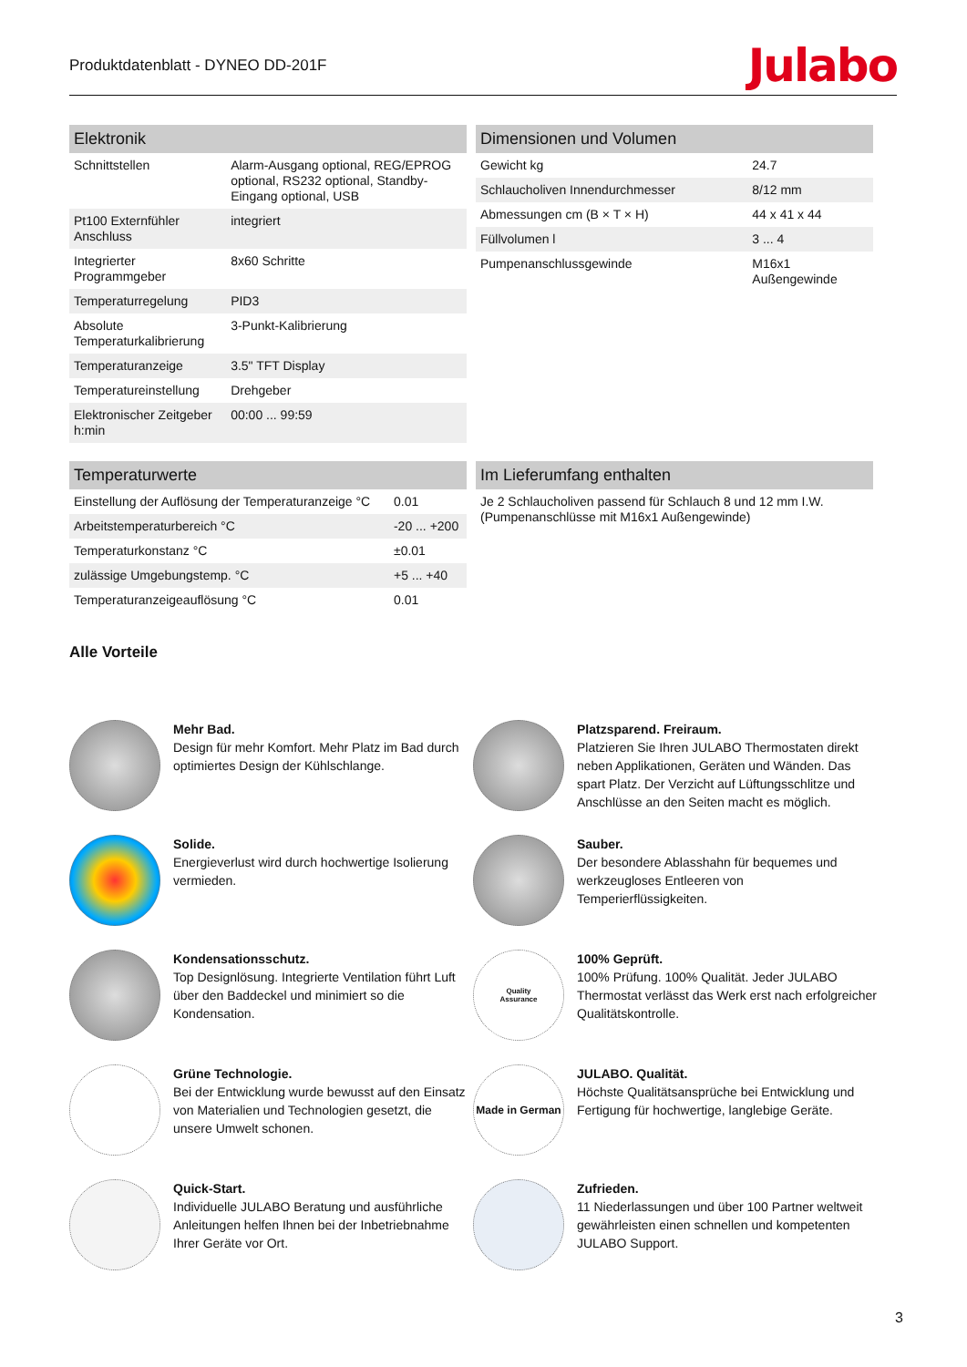Produktdatenblatt - DYNEO DD-201F Julabo
| Elektronik | |
| --- | --- |
| Schnittstellen | Alarm-Ausgang optional, REG/EPROG optional, RS232 optional, Standby-Eingang optional, USB |
| Pt100 Externfühler Anschluss | integriert |
| Integrierter Programmgeber | 8x60 Schritte |
| Temperaturregelung | PID3 |
| Absolute Temperaturkalibrierung | 3-Punkt-Kalibrierung |
| Temperaturanzeige | 3.5" TFT Display |
| Temperatureinstellung | Drehgeber |
| Elektronischer Zeitgeber h:min | 00:00 ... 99:59 |
| Dimensionen und Volumen | |
| --- | --- |
| Gewicht kg | 24.7 |
| Schlaucholiven Innendurchmesser | 8/12 mm |
| Abmessungen cm (B × T × H) | 44 x 41 x 44 |
| Füllvolumen l | 3 ... 4 |
| Pumpenanschlussgewinde | M16x1 Außengewinde |
| Temperaturwerte | |
| --- | --- |
| Einstellung der Auflösung der Temperaturanzeige °C | 0.01 |
| Arbeitstemperaturbereich °C | -20 ... +200 |
| Temperaturkonstanz °C | ±0.01 |
| zulässige Umgebungstemp. °C | +5 ... +40 |
| Temperaturanzeigeauflösung °C | 0.01 |
| Im Lieferumfang enthalten |
| --- |
| Je 2 Schlaucholiven passend für Schlauch 8 und 12 mm I.W. (Pumpenanschlüsse mit M16x1 Außengewinde) |
Alle Vorteile
Mehr Bad.
Design für mehr Komfort. Mehr Platz im Bad durch optimiertes Design der Kühlschlange.
Platzsparend. Freiraum.
Platzieren Sie Ihren JULABO Thermostaten direkt neben Applikationen, Geräten und Wänden. Das spart Platz. Der Verzicht auf Lüftungsschlitze und Anschlüsse an den Seiten macht es möglich.
Solide.
Energieverlust wird durch hochwertige Isolierung vermieden.
Sauber.
Der besondere Ablasshahn für bequemes und werkzeugloses Entleeren von Temperierflüssigkeiten.
Kondensationsschutz.
Top Designlösung. Integrierte Ventilation führt Luft über den Baddeckel und minimiert so die Kondensation.
Quality
Assurance
100% Geprüft.
100% Prüfung. 100% Qualität. Jeder JULABO Thermostat verlässt das Werk erst nach erfolgreicher Qualitätskontrolle.
Grüne Technologie.
Bei der Entwicklung wurde bewusst auf den Einsatz von Materialien und Technologien gesetzt, die unsere Umwelt schonen.
Made in German
JULABO. Qualität.
Höchste Qualitätsansprüche bei Entwicklung und Fertigung für hochwertige, langlebige Geräte.
Quick-Start.
Individuelle JULABO Beratung und ausführliche Anleitungen helfen Ihnen bei der Inbetriebnahme Ihrer Geräte vor Ort.
Zufrieden.
11 Niederlassungen und über 100 Partner weltweit gewährleisten einen schnellen und kompetenten JULABO Support.
3